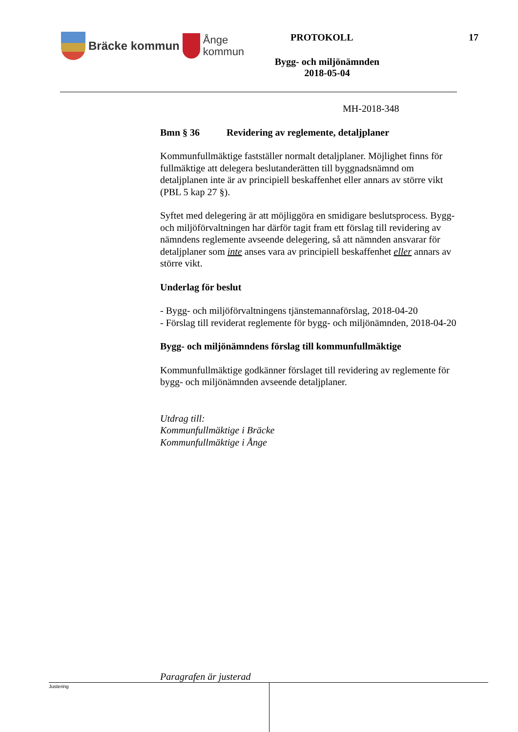Bräcke kommun
Ånge
kommun
PROTOKOLL 17
Bygg- och miljönämnden
2018-05-04
MH-2018-348
Bmn § 36 Revidering av reglemente, detaljplaner
Kommunfullmäktige fastställer normalt detaljplaner. Möjlighet finns för fullmäktige att delegera beslutanderätten till byggnadsnämnd om detaljplanen inte är av principiell beskaffenhet eller annars av större vikt (PBL 5 kap 27 §).
Syftet med delegering är att möjliggöra en smidigare beslutsprocess. Bygg- och miljöförvaltningen har därför tagit fram ett förslag till revidering av nämndens reglemente avseende delegering, så att nämnden ansvarar för detaljplaner som inte anses vara av principiell beskaffenhet eller annars av större vikt.
Underlag för beslut
- Bygg- och miljöförvaltningens tjänstemannaförslag, 2018-04-20
- Förslag till reviderat reglemente för bygg- och miljönämnden, 2018-04-20
Bygg- och miljönämndens förslag till kommunfullmäktige
Kommunfullmäktige godkänner förslaget till revidering av reglemente för bygg- och miljönämnden avseende detaljplaner.
Utdrag till:
Kommunfullmäktige i Bräcke
Kommunfullmäktige i Ånge
Paragrafen är justerad
Justering